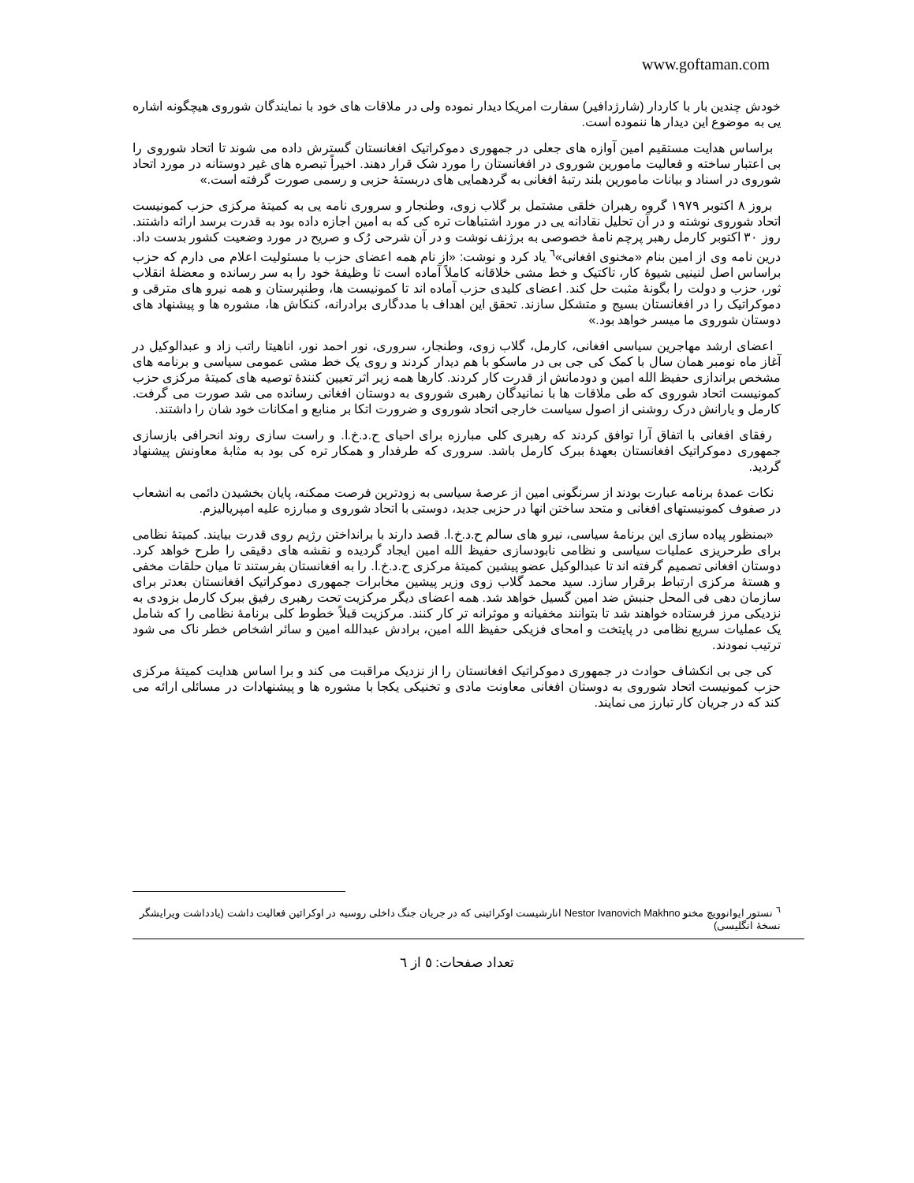www.goftaman.com
خودش چندین بار با کاردار (شارژدافیر) سفارت امریکا دیدار نموده ولی در ملاقات های خود با نمایندگان شوروی هیچگونه اشاره یی به موضوع این دیدار ها ننموده است.
براساس هدایت مستقیم امین آوازه های جعلی در جمهوری دموکراتیک افغانستان گسترش داده می شوند تا اتحاد شوروی را بی اعتبار ساخته و فعالیت مامورین شوروی در افغانستان را مورد شک قرار دهند. اخیراً تبصره های غیر دوستانه در مورد اتحاد شوروی در اسناد و بیانات مامورین بلند رتبهٔ افغانی به گردهمایی های دربستهٔ حزبی و رسمی صورت گرفته است.»
بروز ۸ اکتوبر ۱۹۷۹ گروه رهبران خلقی مشتمل بر گلاب زوی، وطنجار و سروری نامه یی به کمیتهٔ مرکزی حزب کمونیست اتحاد شوروی نوشته و در آن تحلیل نقادانه یی در مورد اشتباهات تره کی که به امین اجازه داده بود به قدرت برسد ارائه داشتند. روز ۳۰ اکتوبر کارمل رهبر پرچم نامهٔ خصوصی به برژنف نوشت و در آن شرحی رُک و صریح در مورد وضعیت کشور بدست داد. درین نامه وی از امین بنام «مخنوی افغانی»<sup>٦</sup> یاد کرد و نوشت: «از نام همه اعضای حزب با مسئولیت اعلام می دارم که حزب براساس اصل لنینیی شیوهٔ کار، تاکتیک و خط مشی خلاقانه کاملاً آماده است تا وظیفهٔ خود را به سر رسانده و معضلهٔ انقلاب ثور، حزب و دولت را بگونهٔ مثبت حل کند. اعضای کلیدی حزب آماده اند تا کمونیست ها، وطنپرستان و همه نیرو های مترقی و دموکراتیک را در افغانستان بسیج و متشکل سازند. تحقق این اهداف با مددگاری برادرانه، کنکاش ها، مشوره ها و پیشنهاد های دوستان شوروی ما میسر خواهد بود.»
اعضای ارشد مهاجرین سیاسی افغانی، کارمل، گلاب زوی، وطنجار، سروری، نور احمد نور، اناهیتا راتب زاد و عبدالوکیل در آغاز ماه نومبر همان سال با کمک کی جی بی در ماسکو با هم دیدار کردند و روی یک خط مشی عمومی سیاسی و برنامه های مشخص براندازی حفیظ الله امین و دودمانش از قدرت کار کردند. کارها همه زیر اثر تعیین کنندهٔ توصیه های کمیتهٔ مرکزی حزب کمونیست اتحاد شوروی که طی ملاقات ها با نمانیدگان رهبری شوروی به دوستان افغانی رسانده می شد صورت می گرفت. کارمل و یارانش درک روشنی از اصول سیاست خارجی اتحاد شوروی و ضرورت اتکا بر منابع و امکانات خود شان را داشتند.
رفقای افغانی با اتفاق آرا توافق کردند که رهبری کلی مبارزه برای احیای ح.د.خ.ا. و راست سازی روند انحرافی بازسازی جمهوری دموکراتیک افغانستان بعهدهٔ ببرک کارمل باشد. سروری که طرفدار و همکار تره کی بود به مثابهٔ معاونش پیشنهاد گردید.
نکات عمدهٔ برنامه عبارت بودند از سرنگونی امین از عرصهٔ سیاسی به زودترین فرصت ممکنه، پایان بخشیدن دائمی به انشعاب در صفوف کمونیستهای افغانی و متحد ساختن انها در حزبی جدید، دوستی با اتحاد شوروی و مبارزه علیه امپریالیزم.
«بمنظور پیاده سازی این برنامهٔ سیاسی، نیرو های سالم ح.د.خ.ا. قصد دارند با برانداختن رژیم روی قدرت بیایند. کمیتهٔ نظامی برای طرحریزی عملیات سیاسی و نظامی نابودسازی حفیظ الله امین ایجاد گردیده و نقشه های دقیقی را طرح خواهد کرد. دوستان افغانی تصمیم گرفته اند تا عبدالوکیل عضو پیشین کمیتهٔ مرکزی ح.د.خ.ا. را به افغانستان بفرستند تا میان حلقات مخفی و هستهٔ مرکزی ارتباط برقرار سازد. سید محمد گلاب زوی وزیر پیشین مخابرات جمهوری دموکراتیک افغانستان بعدتر برای سازمان دهی فی المحل جنبش ضد امین گسیل خواهد شد. همه اعضای دیگر مرکزیت تحت رهبری رفیق ببرک کارمل بزودی به نزدیکی مرز فرستاده خواهند شد تا بتوانند مخفیانه و موثرانه تر کار کنند. مرکزیت قبلاً خطوط کلی برنامهٔ نظامی را که شامل یک عملیات سریع نظامی در پایتخت و امحای فزیکی حفیظ الله امین، برادش عبدالله امین و سائر اشخاص خطر ناک می شود ترتیب نمودند.
کی جی بی انکشاف حوادث در جمهوری دموکراتیک افغانستان را از نزدیک مراقبت می کند و برا اساس هدایت کمیتهٔ مرکزی حزب کمونیست اتحاد شوروی به دوستان افغانی معاونت مادی و تخنیکی یکجا با مشوره ها و پیشنهادات در مسائلی ارائه می کند که در جریان کار تبارز می نمایند.
<sup>٦</sup> نستور ایوانوویچ مخنو Nestor Ivanovich Makhno انارشیست اوکرائینی که در جریان جنگ داخلی روسیه در اوکرائین فعالیت داشت (یادداشت ویرایشگر نسخهٔ انگلیسی)
تعداد صفحات: ٥ از ٦